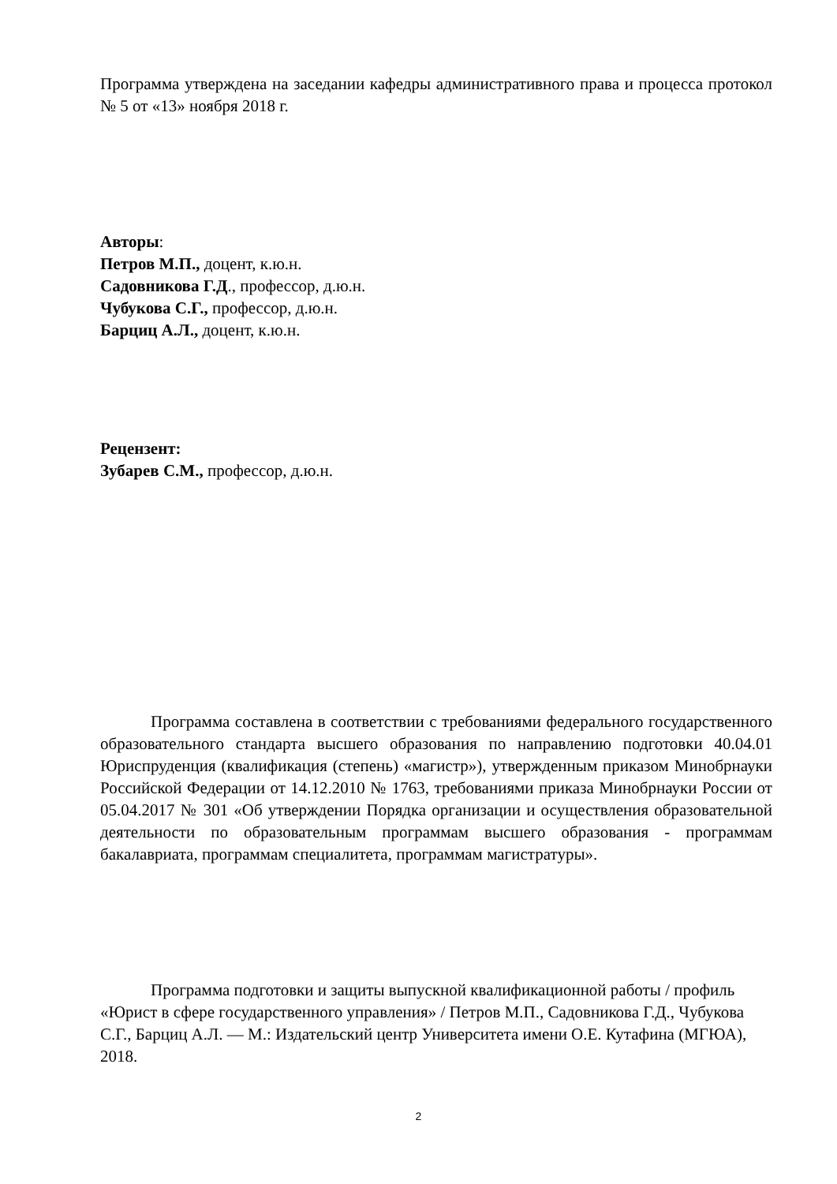Программа утверждена на заседании кафедры административного права и процесса протокол № 5 от «13» ноября 2018 г.
Авторы:
Петров М.П., доцент, к.ю.н.
Садовникова Г.Д., профессор, д.ю.н.
Чубукова С.Г., профессор, д.ю.н.
Барциц А.Л., доцент, к.ю.н.
Рецензент:
Зубарев С.М., профессор, д.ю.н.
Программа составлена в соответствии с требованиями федерального государственного образовательного стандарта высшего образования по направлению подготовки 40.04.01 Юриспруденция (квалификация (степень) «магистр»), утвержденным приказом Минобрнауки Российской Федерации от 14.12.2010 № 1763, требованиями приказа Минобрнауки России от 05.04.2017 № 301 «Об утверждении Порядка организации и осуществления образовательной деятельности по образовательным программам высшего образования - программам бакалавриата, программам специалитета, программам магистратуры».
Программа подготовки и защиты выпускной квалификационной работы / профиль «Юрист в сфере государственного управления» / Петров М.П., Садовникова Г.Д., Чубукова С.Г., Барциц А.Л. — М.: Издательский центр Университета имени О.Е. Кутафина (МГЮА), 2018.
2